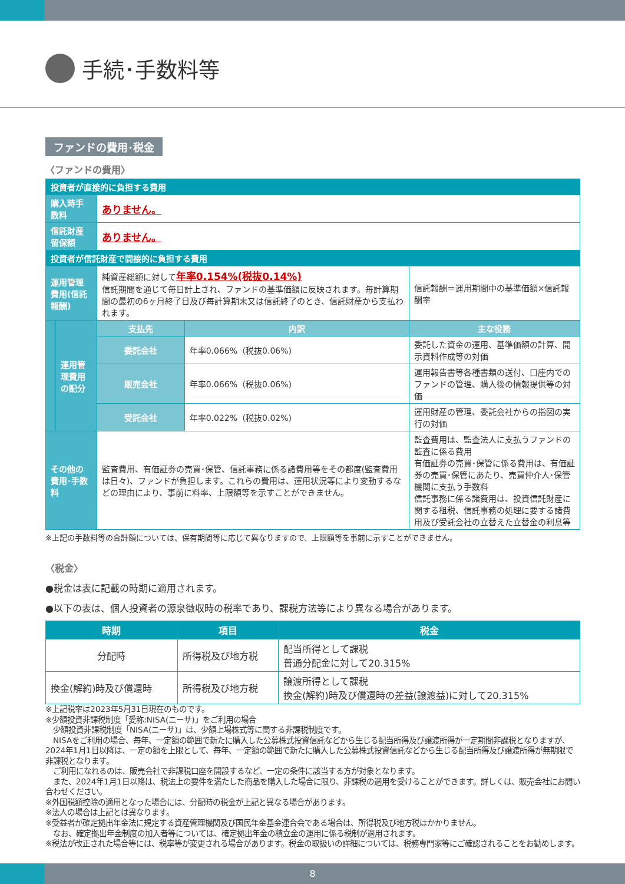手続･手数料等
ファンドの費用･税金
〈ファンドの費用〉
| 投資者が直接的に負担する費用 | | | | |
| 購入時手数料 | | ありません。 | | |
| 信託財産留保額 | | ありません。 | | |
| 投資者が信託財産で間接的に負担する費用 | | | | |
| 運用管理費用(信託報酬) | | 純資産総額に対して 年率0.154%(税抜0.14%) 信託期間を通じて毎日計上され、ファンドの基準価額に反映されます。毎計算期間の最初の6ヶ月終了日及び毎計算期末又は信託終了のとき、信託財産から支払われます。 | | 信託報酬＝運用期間中の基準価額×信託報酬率 |
| | 運用管理費用の配分 | 支払先 | 内訳 | 主な役務 |
| | | 委託会社 | 年率0.066%（税抜0.06%) | 委託した資金の運用、基準価額の計算、開示資料作成等の対価 |
| | | 販売会社 | 年率0.066%（税抜0.06%) | 運用報告書等各種書類の送付、口座内でのファンドの管理、購入後の情報提供等の対価 |
| | | 受託会社 | 年率0.022%（税抜0.02%) | 運用財産の管理、委託会社からの指図の実行の対価 |
| その他の費用･手数料 | | 監査費用、有価証券の売買･保管、信託事務に係る諸費用等をその都度(監査費用は日々)、ファンドが負担します。これらの費用は、運用状況等により変動するなどの理由により、事前に料率、上限額等を示すことができません。 | | 監査費用は、監査法人に支払うファンドの監査に係る費用 有価証券の売買･保管に係る費用は、有価証券の売買･保管にあたり、売買仲介人･保管機関に支払う手数料 信託事務に係る諸費用は、投資信託財産に関する租税、信託事務の処理に要する諸費用及び受託会社の立替えた立替金の利息等 |
※上記の手数料等の合計額については、保有期間等に応じて異なりますので、上限額等を事前に示すことができません。
〈税金〉
●税金は表に記載の時期に適用されます。
●以下の表は、個人投資者の源泉徴収時の税率であり、課税方法等により異なる場合があります。
| 時期 | 項目 | 税金 |
| --- | --- | --- |
| 分配時 | 所得税及び地方税 | 配当所得として課税 普通分配金に対して20.315% |
| 換金(解約)時及び償還時 | 所得税及び地方税 | 譲渡所得として課税 換金(解約)時及び償還時の差益(譲渡益)に対して20.315% |
※上記税率は2023年5月31日現在のものです。
※少額投資非課税制度「愛称:NISA(ニーサ)」をご利用の場合
　少額投資非課税制度「NISA(ニーサ)」は、少額上場株式等に関する非課税制度です。
　NISAをご利用の場合、毎年、一定額の範囲で新たに購入した公募株式投資信託などから生じる配当所得及び譲渡所得が一定期間非課税となりますが、2024年1月1日以降は、一定の額を上限として、毎年、一定額の範囲で新たに購入した公募株式投資信託などから生じる配当所得及び譲渡所得が無期限で非課税となります。
　ご利用になれるのは、販売会社で非課税口座を開設するなど、一定の条件に該当する方が対象となります。
　また、2024年1月1日以降は、税法上の要件を満たした商品を購入した場合に限り、非課税の適用を受けることができます。詳しくは、販売会社にお問い合わせください。
※外国税額控除の適用となった場合には、分配時の税金が上記と異なる場合があります。
※法人の場合は上記とは異なります。
※受益者が確定拠出年金法に規定する資産管理機関及び国民年金基金連合会である場合は、所得税及び地方税はかかりません。
　なお、確定拠出年金制度の加入者等については、確定拠出年金の積立金の運用に係る税制が適用されます。
※税法が改正された場合等には、税率等が変更される場合があります。税金の取扱いの詳細については、税務専門家等にご確認されることをお勧めします。
8